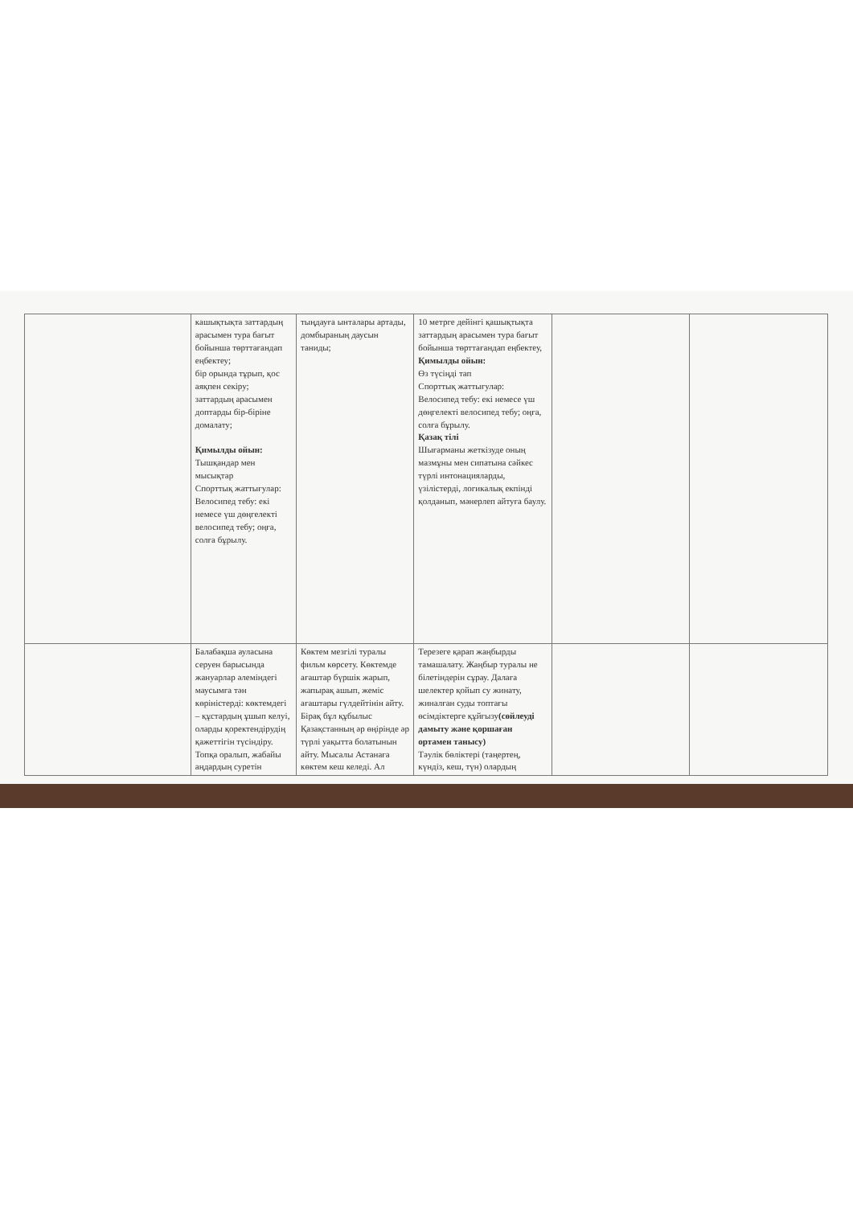| | кашықтықта заттардың арасымен тура бағыт бойынша төрттағандап еңбектеу; бір орында тұрып, қос аяқпен секіру; заттардың арасымен доптарды бір-біріне домалату; Қимылды ойын: Тышқандар мен мысықтар Спорттық жаттығулар: Велосипед тебу: екі немесе үш дөңгелекті велосипед тебу; оңға, солға бұрылу. | тыңдауға ынталары артады, домбыраның даусын таниды; | 10 метрге дейінгі қашықтықта заттардың арасымен тура бағыт бойынша төрттағандап еңбектеу, Қимылды ойын: Өз түсіңді тап Спорттық жаттығулар: Велосипед тебу: екі немесе үш дөңгелекті велосипед тебу; оңға, солға бұрылу. Қазақ тілі Шығарманы жеткізуде оның мазмұны мен сипатына сәйкес түрлі интонацияларды, үзілістерді, логикалық екпінді қолданып, мәнерлеп айтуға баулу. | | |
| | Балабақша ауласына серуен барысында жануарлар әлеміндегі маусымға тән көріністерді: көктемдегі – құстардың ұшып келуі, оларды қоректендірудің қажеттігін түсіндіру. Топқа оралып, жабайы аңдардың суретін | Көктем мезгілі туралы фильм көрсету. Көктемде ағаштар бүршік жарып, жапырақ ашып, жеміс ағаштары гүлдейтінін айту. Бірақ бұл құбылыс Қазақстанның әр өңірінде әр түрлі уақытта болатынын айту. Мысалы Астанаға көктем кеш келеді. Ал | Терезеге қарап жаңбырды тамашалату. Жаңбыр туралы не білетіндерін сұрау. Далаға шелектер қойып су жинату, жиналған суды топтағы өсімдіктерге құйғызу (сөйлеуді дамыту және қоршаған ортамен танысу) Тәулік бөліктері (таңертең, күндіз, кеш, түн) олардың | | |